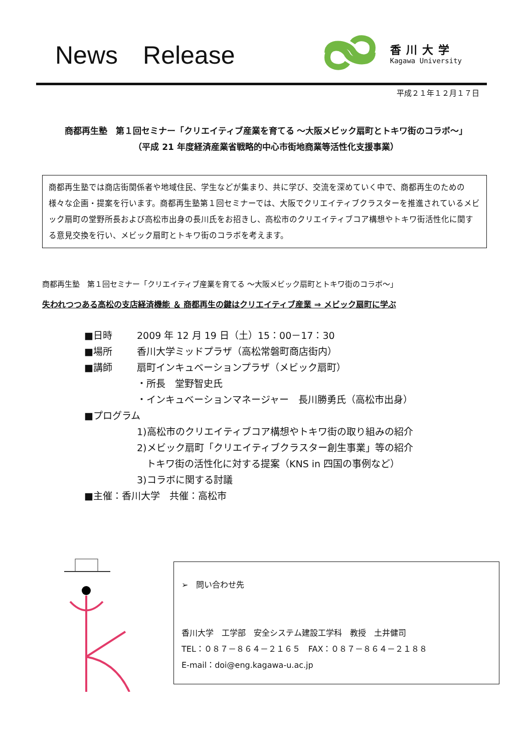News　Release
香川大学
Kagawa University
平成２１年１２月１７日
商都再生塾　第１回セミナー「クリエイティブ産業を育てる ～大阪メビック扇町とトキワ街のコラボ～」
（平成 21 年度経済産業省戦略的中心市街地商業等活性化支援事業）
商都再生塾では商店街関係者や地域住民、学生などが集まり、共に学び、交流を深めていく中で、商都再生のための様々な企画・提案を行います。商都再生塾第１回セミナーでは、大阪でクリエイティブクラスターを推進されているメビック扇町の堂野所長および高松市出身の長川氏をお招きし、高松市のクリエイティブコア構想やトキワ街活性化に関する意見交換を行い、メビック扇町とトキワ街のコラボを考えます。
商都再生塾　第１回セミナー「クリエイティブ産業を育てる ～大阪メビック扇町とトキワ街のコラボ～」
失われつつある高松の支店経済機能 ＆ 商都再生の鍵はクリエイティブ産業 ⇒ メビック扇町に学ぶ
■日時 2009 年 12 月 19 日（土）15：00－17：30
■場所 香川大学ミッドプラザ（高松常磐町商店街内）
■講師 扇町インキュベーションプラザ（メビック扇町）
・所長　堂野智史氏
・インキュベーションマネージャー　長川勝勇氏（高松市出身）
■プログラム
1)高松市のクリエイティブコア構想やトキワ街の取り組みの紹介
2)メビック扇町「クリエイティブクラスター創生事業」等の紹介
　トキワ街の活性化に対する提案（KNS in 四国の事例など）
3)コラボに関する討議
■主催：香川大学　共催：高松市
➢　問い合わせ先
香川大学　工学部　安全システム建設工学科　教授　土井健司
TEL：０８７－８６４－２１６５　FAX：０８７－８６４－２１８８
E-mail：doi@eng.kagawa-u.ac.jp